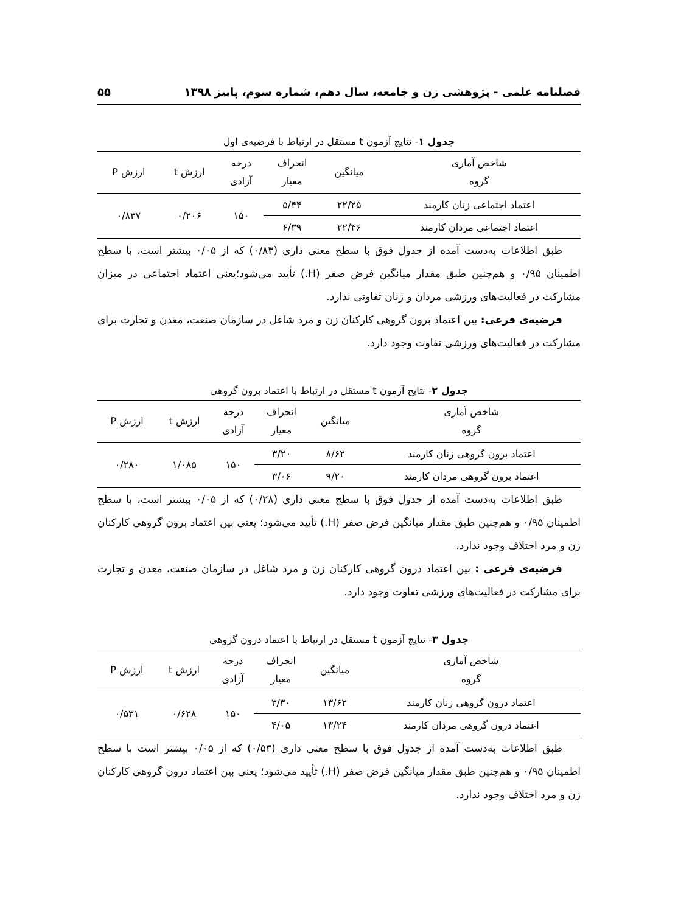فصلنامه علمی - پژوهشی زن و جامعه، سال دهم، شماره سوم، پاییز ۱۳۹۸ ۵۵
جدول ۱- نتایج آزمون t مستقل در ارتباط با فرضیه‌ی اول
| شاخص آماری گروه | میانگین | انحراف معیار | درجه آزادی | ارزش t | ارزش P |
| --- | --- | --- | --- | --- | --- |
| اعتماد اجتماعی زنان کارمند | ۲۲/۲۵ | ۵/۴۴ | ۱۵۰ | ۰/۲۰۶ | ۰/۸۳۷ |
| اعتماد اجتماعی مردان کارمند | ۲۲/۴۶ | ۶/۳۹ | | | |
طبق اطلاعات به‌دست آمده از جدول فوق با سطح معنی داری (۰/۸۳) که از ۰/۰۵ بیشتر است، با سطح اطمینان ۰/۹۵ و هم‌چنین طبق مقدار میانگین فرض صفر (H.) تأیید می‌شود؛یعنی اعتماد اجتماعی در میزان مشارکت در فعالیت‌های ورزشی مردان و زنان تفاوتی ندارد.
فرضیه‌ی فرعی: بین اعتماد برون گروهی کارکنان زن و مرد شاغل در سازمان صنعت، معدن و تجارت برای مشارکت در فعالیت‌های ورزشی تفاوت وجود دارد.
جدول ۲- نتایج آزمون t مستقل در ارتباط با اعتماد برون گروهی
| شاخص آماری گروه | میانگین | انحراف معیار | درجه آزادی | ارزش t | ارزش P |
| --- | --- | --- | --- | --- | --- |
| اعتماد برون گروهی زنان کارمند | ۸/۶۲ | ۳/۲۰ | ۱۵۰ | ۱/۰۸۵ | ۰/۲۸۰ |
| اعتماد برون گروهی مردان کارمند | ۹/۲۰ | ۳/۰۶ | | | |
طبق اطلاعات به‌دست آمده از جدول فوق با سطح معنی داری (۰/۲۸) که از ۰/۰۵ بیشتر است، با سطح اطمینان ۰/۹۵ و هم‌چنین طبق مقدار میانگین فرض صفر (H.) تأیید می‌شود؛ یعنی بین اعتماد برون گروهی کارکنان زن و مرد اختلاف وجود ندارد.
فرضیه‌ی فرعی : بین اعتماد درون گروهی کارکنان زن و مرد شاغل در سازمان صنعت، معدن و تجارت برای مشارکت در فعالیت‌های ورزشی تفاوت وجود دارد.
جدول ۳- نتایج آزمون t مستقل در ارتباط با اعتماد درون گروهی
| شاخص آماری گروه | میانگین | انحراف معیار | درجه آزادی | ارزش t | ارزش P |
| --- | --- | --- | --- | --- | --- |
| اعتماد درون گروهی زنان کارمند | ۱۳/۶۲ | ۳/۳۰ | ۱۵۰ | ۰/۶۲۸ | ۰/۵۳۱ |
| اعتماد درون گروهی مردان کارمند | ۱۳/۲۴ | ۴/۰۵ | | | |
طبق اطلاعات به‌دست آمده از جدول فوق با سطح معنی داری (۰/۵۳) که از ۰/۰۵ بیشتر است با سطح اطمینان ۰/۹۵ و هم‌چنین طبق مقدار میانگین فرض صفر (H.) تأیید می‌شود؛ یعنی بین اعتماد درون گروهی کارکنان زن و مرد اختلاف وجود ندارد.